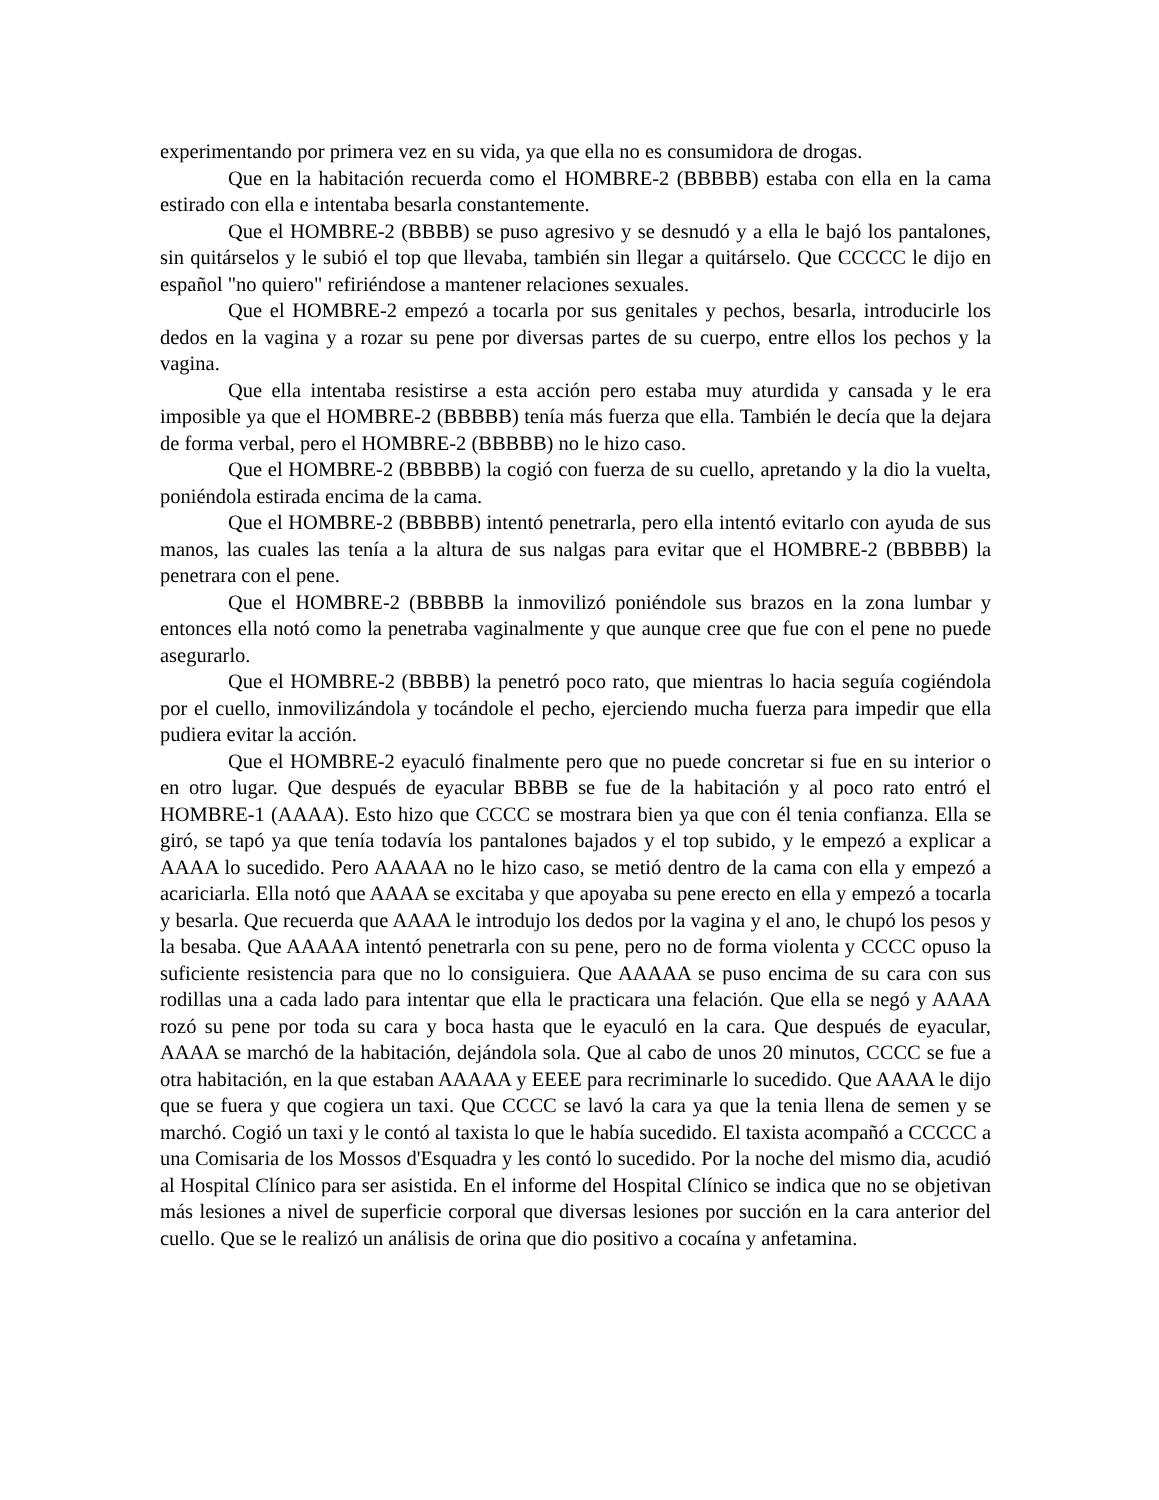experimentando por primera vez en su vida, ya que ella no es consumidora de drogas.
Que en la habitación recuerda como el HOMBRE-2 (BBBBB) estaba con ella en la cama estirado con ella e intentaba besarla constantemente.
Que el HOMBRE-2 (BBBB) se puso agresivo y se desnudó y a ella le bajó los pantalones, sin quitárselos y le subió el top que llevaba, también sin llegar a quitárselo. Que CCCCC le dijo en español "no quiero" refiriéndose a mantener relaciones sexuales.
Que el HOMBRE-2 empezó a tocarla por sus genitales y pechos, besarla, introducirle los dedos en la vagina y a rozar su pene por diversas partes de su cuerpo, entre ellos los pechos y la vagina.
Que ella intentaba resistirse a esta acción pero estaba muy aturdida y cansada y le era imposible ya que el HOMBRE-2 (BBBBB) tenía más fuerza que ella. También le decía que la dejara de forma verbal, pero el HOMBRE-2 (BBBBB) no le hizo caso.
Que el HOMBRE-2 (BBBBB) la cogió con fuerza de su cuello, apretando y la dio la vuelta, poniéndola estirada encima de la cama.
Que el HOMBRE-2 (BBBBB) intentó penetrarla, pero ella intentó evitarlo con ayuda de sus manos, las cuales las tenía a la altura de sus nalgas para evitar que el HOMBRE-2 (BBBBB) la penetrara con el pene.
Que el HOMBRE-2 (BBBBB la inmovilizó poniéndole sus brazos en la zona lumbar y entonces ella notó como la penetraba vaginalmente y que aunque cree que fue con el pene no puede asegurarlo.
Que el HOMBRE-2 (BBBB) la penetró poco rato, que mientras lo hacia seguía cogiéndola por el cuello, inmovilizándola y tocándole el pecho, ejerciendo mucha fuerza para impedir que ella pudiera evitar la acción.
Que el HOMBRE-2 eyaculó finalmente pero que no puede concretar si fue en su interior o en otro lugar. Que después de eyacular BBBB se fue de la habitación y al poco rato entró el HOMBRE-1 (AAAA). Esto hizo que CCCC se mostrara bien ya que con él tenia confianza. Ella se giró, se tapó ya que tenía todavía los pantalones bajados y el top subido, y le empezó a explicar a AAAA lo sucedido. Pero AAAAA no le hizo caso, se metió dentro de la cama con ella y empezó a acariciarla. Ella notó que AAAA se excitaba y que apoyaba su pene erecto en ella y empezó a tocarla y besarla. Que recuerda que AAAA le introdujo los dedos por la vagina y el ano, le chupó los pesos y la besaba. Que AAAAA intentó penetrarla con su pene, pero no de forma violenta y CCCC opuso la suficiente resistencia para que no lo consiguiera. Que AAAAA se puso encima de su cara con sus rodillas una a cada lado para intentar que ella le practicara una felación. Que ella se negó y AAAA rozó su pene por toda su cara y boca hasta que le eyaculó en la cara. Que después de eyacular, AAAA se marchó de la habitación, dejándola sola. Que al cabo de unos 20 minutos, CCCC se fue a otra habitación, en la que estaban AAAAA y EEEE para recriminarle lo sucedido. Que AAAA le dijo que se fuera y que cogiera un taxi. Que CCCC se lavó la cara ya que la tenia llena de semen y se marchó. Cogió un taxi y le contó al taxista lo que le había sucedido. El taxista acompañó a CCCCC a una Comisaria de los Mossos d'Esquadra y les contó lo sucedido. Por la noche del mismo dia, acudió al Hospital Clínico para ser asistida. En el informe del Hospital Clínico se indica que no se objetivan más lesiones a nivel de superficie corporal que diversas lesiones por succión en la cara anterior del cuello. Que se le realizó un análisis de orina que dio positivo a cocaína y anfetamina.